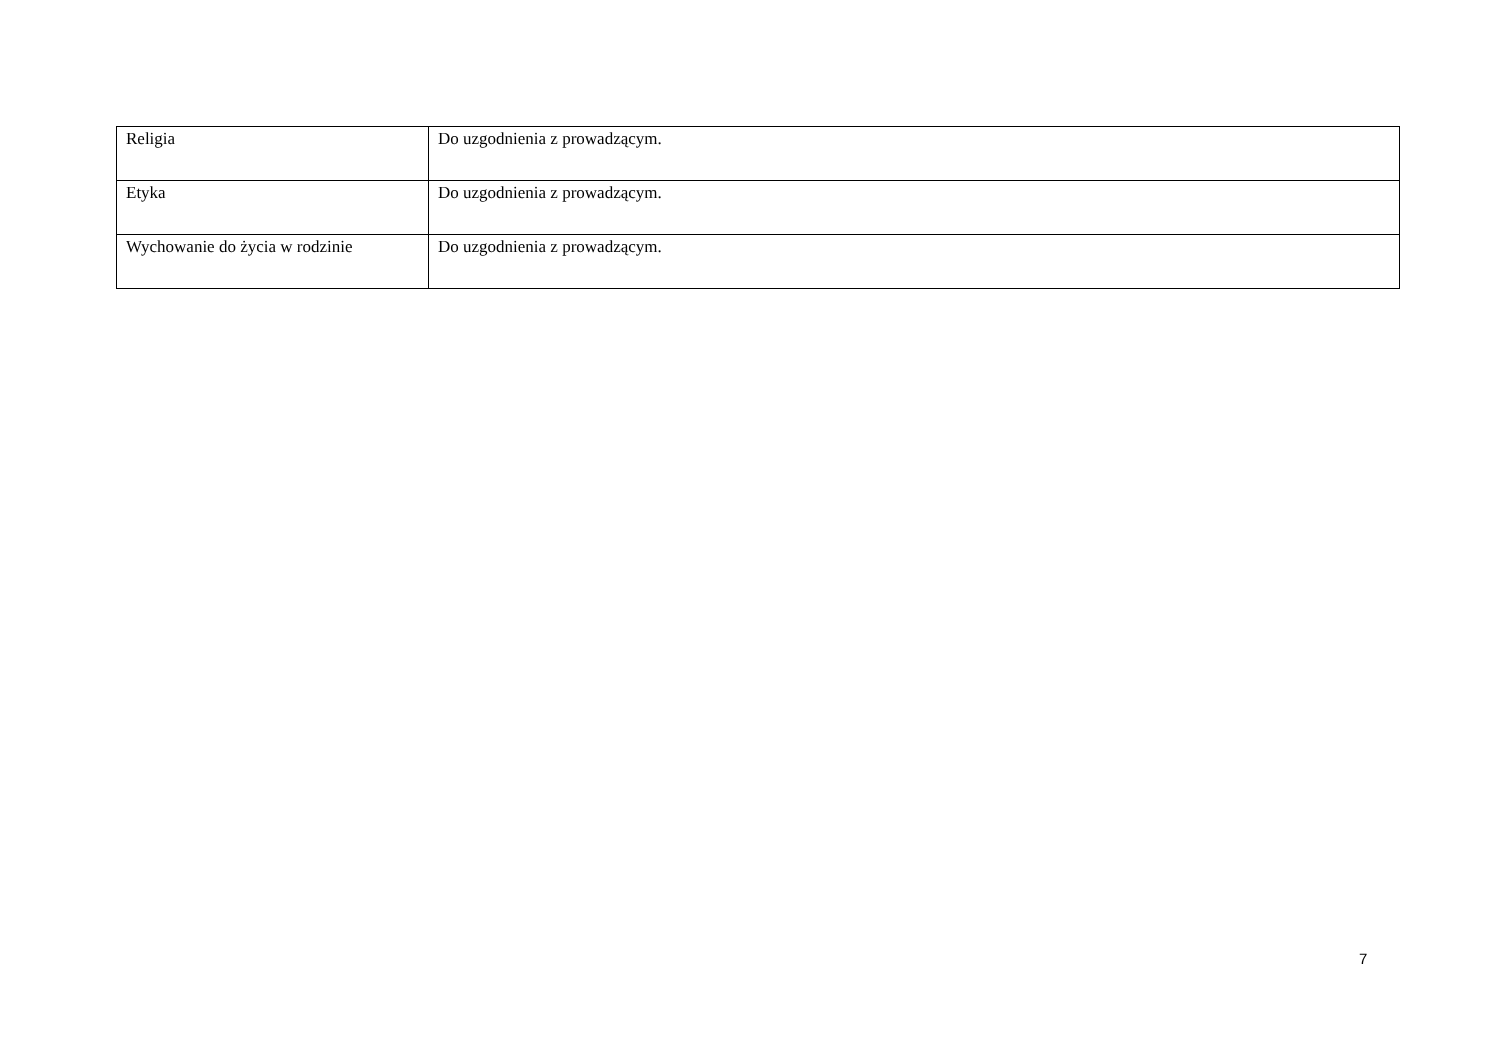| Religia | Do uzgodnienia z prowadzącym. |
| Etyka | Do uzgodnienia z prowadzącym. |
| Wychowanie do życia w rodzinie | Do uzgodnienia z prowadzącym. |
7